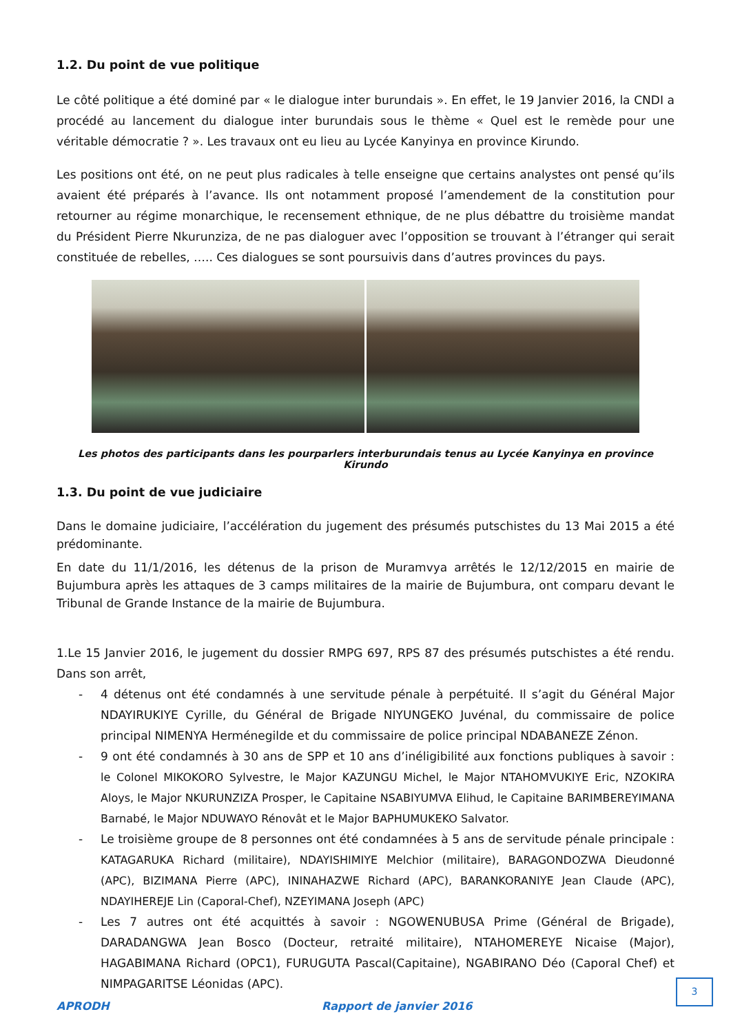1.2. Du point de vue politique
Le côté politique a été dominé par « le dialogue inter burundais ». En effet, le 19 Janvier 2016, la CNDI a procédé au lancement du dialogue inter burundais sous le thème « Quel est le remède pour une véritable démocratie ? ». Les travaux ont eu lieu au Lycée Kanyinya en province Kirundo.
Les positions ont été, on ne peut plus radicales à telle enseigne que certains analystes ont pensé qu’ils avaient été préparés à l’avance. Ils ont notamment proposé l’amendement de la constitution pour retourner au régime monarchique, le recensement ethnique, de ne plus débattre du troisième mandat du Président Pierre Nkurunziza, de ne pas dialoguer avec l’opposition se trouvant à l’étranger qui serait constituée de rebelles, ….. Ces dialogues se sont poursuivis dans d’autres provinces du pays.
Les photos des participants dans les pourparlers interburundais tenus au Lycée Kanyinya en province Kirundo
1.3. Du point de vue judiciaire
Dans le domaine judiciaire, l’accélération du jugement des présumés putschistes du 13 Mai 2015 a été prédominante.
En date du 11/1/2016, les détenus de la prison de Muramvya arrêtés le 12/12/2015 en mairie de Bujumbura après les attaques de 3 camps militaires de la mairie de Bujumbura, ont comparu devant le Tribunal de Grande Instance de la mairie de Bujumbura.
1.Le 15 Janvier 2016, le jugement du dossier RMPG 697, RPS 87 des présumés putschistes a été rendu. Dans son arrêt,
- 4 détenus ont été condamnés à une servitude pénale à perpétuité. Il s’agit du Général Major NDAYIRUKIYE Cyrille, du Général de Brigade NIYUNGEKO Juvénal, du commissaire de police principal NIMENYA Herménegilde et du commissaire de police principal NDABANEZE Zénon.
- 9 ont été condamnés à 30 ans de SPP et 10 ans d’inéligibilité aux fonctions publiques à savoir : le Colonel MIKOKORO Sylvestre, le Major KAZUNGU Michel, le Major NTAHOMVUKIYE Eric, NZOKIRA Aloys, le Major NKURUNZIZA Prosper, le Capitaine NSABIYUMVA Elihud, le Capitaine BARIMBEREYIMANA Barnabé, le Major NDUWAYO Rénovât et le Major BAPHUMUKEKO Salvator.
- Le troisième groupe de 8 personnes ont été condamnées à 5 ans de servitude pénale principale : KATAGARUKA Richard (militaire), NDAYISHIMIYE Melchior (militaire), BARAGONDOZWA Dieudonné (APC), BIZIMANA Pierre (APC), ININAHAZWE Richard (APC), BARANKORANIYE Jean Claude (APC), NDAYIHEREJE Lin (Caporal-Chef), NZEYIMANA Joseph (APC)
- Les 7 autres ont été acquittés à savoir : NGOWENUBUSA Prime (Général de Brigade), DARADANGWA Jean Bosco (Docteur, retraité militaire), NTAHOMEREYE Nicaise (Major), HAGABIMANA Richard (OPC1), FURUGUTA Pascal(Capitaine), NGABIRANO Déo (Caporal Chef) et NIMPAGARITSE Léonidas (APC).
APRODH Rapport de janvier 2016
3